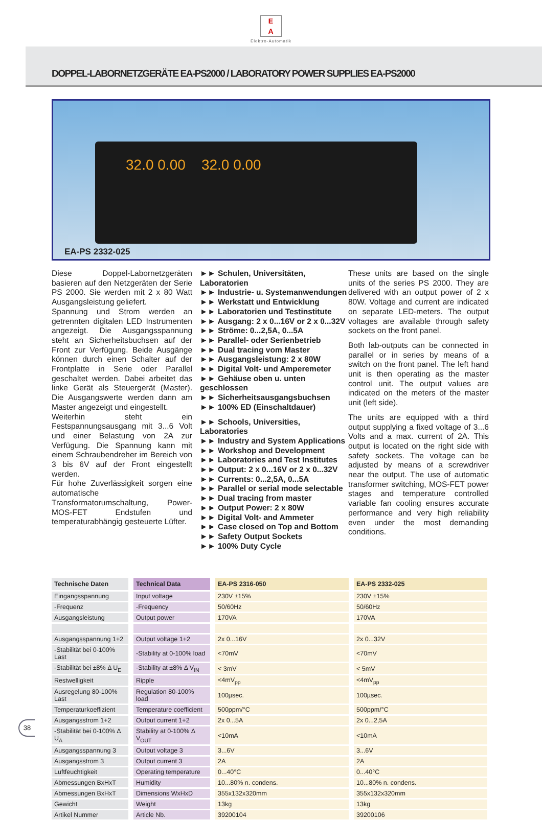E
A
Elektro-Automatik
DOPPEL-LABORNETZGERÄTE EA-PS2000 / LABORATORY POWER SUPPLIES EA-PS2000
32.0 0.00 32.0 0.00
EA-PS 2332-025
Diese Doppel-Labornetzgeräten basieren auf den Netzgeräten der Serie PS 2000. Sie werden mit 2 x 80 Watt Ausgangsleistung geliefert.
Spannung und Strom werden an getrennten digitalen LED Instrumenten angezeigt. Die Ausgangsspannung steht an Sicherheitsbuchsen auf der Front zur Verfügung. Beide Ausgänge können durch einen Schalter auf der Frontplatte in Serie oder Parallel geschaltet werden. Dabei arbeitet das linke Gerät als Steuergerät (Master). Die Ausgangswerte werden dann am Master angezeigt und eingestellt.
Weiterhin steht ein Festspannungsausgang mit 3...6 Volt und einer Belastung von 2A zur Verfügung. Die Spannung kann mit einem Schraubendreher im Bereich von 3 bis 6V auf der Front eingestellt werden.
Für hohe Zuverlässigkeit sorgen eine automatische Transformatorumschaltung, Power-MOS-FET Endstufen und temperaturabhängig gesteuerte Lüfter.
►► Schulen, Universitäten, Laboratorien
►► Industrie- u. Systemanwendungen
►► Werkstatt und Entwicklung
►► Laboratorien und Testinstitute
►► Ausgang: 2 x 0...16V or 2 x 0...32V
►► Ströme: 0...2,5A, 0...5A
►► Parallel- oder Serienbetrieb
►► Dual tracing vom Master
►► Ausgangsleistung: 2 x 80W
►► Digital Volt- und Amperemeter
►► Gehäuse oben u. unten geschlossen
►► Sicherheitsausgangsbuchsen
►► 100% ED (Einschaltdauer)
►► Schools, Universities, Laboratories
►► Industry and System Applications
►► Workshop and Development
►► Laboratories and Test Institutes
►► Output: 2 x 0...16V or 2 x 0...32V
►► Currents: 0...2,5A, 0...5A
►► Parallel or serial mode selectable
►► Dual tracing from master
►► Output Power: 2 x 80W
►► Digital Volt- and Ammeter
►► Case closed on Top and Bottom
►► Safety Output Sockets
►► 100% Duty Cycle
These units are based on the single units of the series PS 2000. They are delivered with an output power of 2 x 80W. Voltage and current are indicated on separate LED-meters. The output voltages are available through safety sockets on the front panel.
Both lab-outputs can be connected in parallel or in series by means of a switch on the front panel. The left hand unit is then operating as the master control unit. The output values are indicated on the meters of the master unit (left side).
The units are equipped with a third output supplying a fixed voltage of 3...6 Volts and a max. current of 2A. This output is located on the right side with safety sockets. The voltage can be adjusted by means of a screwdriver near the output. The use of automatic transformer switching, MOS-FET power stages and temperature controlled variable fan cooling ensures accurate performance and very high reliability even under the most demanding conditions.
| Technische Daten | Technical Data | EA-PS 2316-050 | EA-PS 2332-025 |
| --- | --- | --- | --- |
| Eingangsspannung | Input voltage | 230V ±15% | 230V ±15% |
| -Frequenz | -Frequency | 50/60Hz | 50/60Hz |
| Ausgangsleistung | Output power | 170VA | 170VA |
| Ausgangsspannung 1+2 | Output voltage 1+2 | 2x 0...16V | 2x 0...32V |
| -Stabilität bei 0-100% Last | -Stability at 0-100% load | <70mV | <70mV |
| -Stabilität bei ±8% Δ U<sub>E</sub> | -Stability at ±8% Δ V<sub>IN</sub> | < 3mV | < 5mV |
| Restwelligkeit | Ripple | <4mV<sub>pp</sub> | <4mV<sub>pp</sub> |
| Ausregelung 80-100% Last | Regulation 80-100% load | 100µsec. | 100µsec. |
| Temperaturkoeffizient | Temperature coefficient | 500ppm/°C | 500ppm/°C |
| Ausgangsstrom 1+2 | Output current 1+2 | 2x 0...5A | 2x 0...2,5A |
| -Stabilität bei 0-100% Δ U<sub>A</sub> | Stability at 0-100% Δ V<sub>OUT</sub> | <10mA | <10mA |
| Ausgangsspannung 3 | Output voltage 3 | 3...6V | 3...6V |
| Ausgangsstrom 3 | Output current 3 | 2A | 2A |
| Luftfeuchtigkeit | Operating temperature | 0...40°C | 0...40°C |
| Abmessungen BxHxT | Humidity | 10...80% n. condens. | 10...80% n. condens. |
| Abmessungen BxHxT | Dimensions WxHxD | 355x132x320mm | 355x132x320mm |
| Gewicht | Weight | 13kg | 13kg |
| Artikel Nummer | Article Nb. | 39200104 | 39200106 |
38